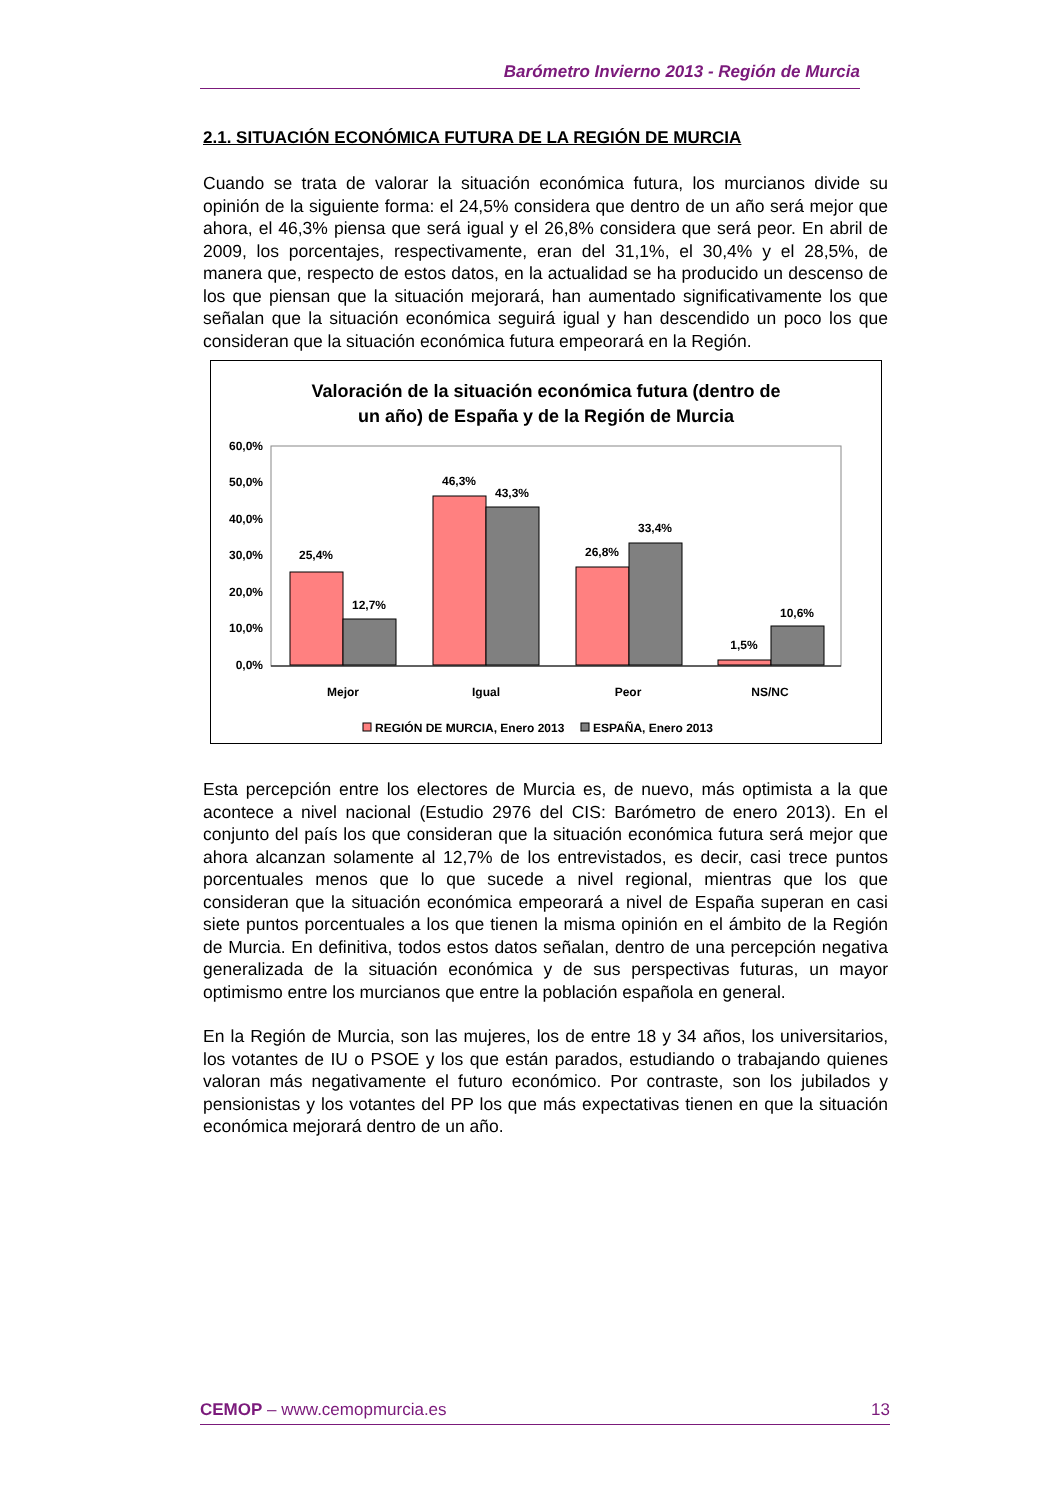Barómetro Invierno 2013 - Región de Murcia
2.1. SITUACIÓN ECONÓMICA FUTURA DE LA REGIÓN DE MURCIA
Cuando se trata de valorar la situación económica futura, los murcianos divide su opinión de la siguiente forma: el 24,5% considera que dentro de un año será mejor que ahora, el 46,3% piensa que será igual y el 26,8% considera que será peor. En abril de 2009, los porcentajes, respectivamente, eran del 31,1%, el 30,4% y el 28,5%, de manera que, respecto de estos datos, en la actualidad se ha producido un descenso de los que piensan que la situación mejorará, han aumentado significativamente los que señalan que la situación económica seguirá igual y han descendido un poco los que consideran que la situación económica futura empeorará en la Región.
Valoración de la situación económica futura (dentro de
un año) de España y de la Región de Murcia
60,0%
50,0%
40,0%
30,0%
20,0%
10,0%
0,0%
25,4%
12,7%
46,3%
43,3%
26,8%
33,4%
1,5%
10,6%
Mejor
Igual
Peor
NS/NC
REGIÓN DE MURCIA, Enero 2013
ESPAÑA, Enero 2013
Esta percepción entre los electores de Murcia es, de nuevo, más optimista a la que acontece a nivel nacional (Estudio 2976 del CIS: Barómetro de enero 2013). En el conjunto del país los que consideran que la situación económica futura será mejor que ahora alcanzan solamente al 12,7% de los entrevistados, es decir, casi trece puntos porcentuales menos que lo que sucede a nivel regional, mientras que los que consideran que la situación económica empeorará a nivel de España superan en casi siete puntos porcentuales a los que tienen la misma opinión en el ámbito de la Región de Murcia. En definitiva, todos estos datos señalan, dentro de una percepción negativa generalizada de la situación económica y de sus perspectivas futuras, un mayor optimismo entre los murcianos que entre la población española en general.
En la Región de Murcia, son las mujeres, los de entre 18 y 34 años, los universitarios, los votantes de IU o PSOE y los que están parados, estudiando o trabajando quienes valoran más negativamente el futuro económico. Por contraste, son los jubilados y pensionistas y los votantes del PP los que más expectativas tienen en que la situación económica mejorará dentro de un año.
CEMOP – www.cemopmurcia.es 13